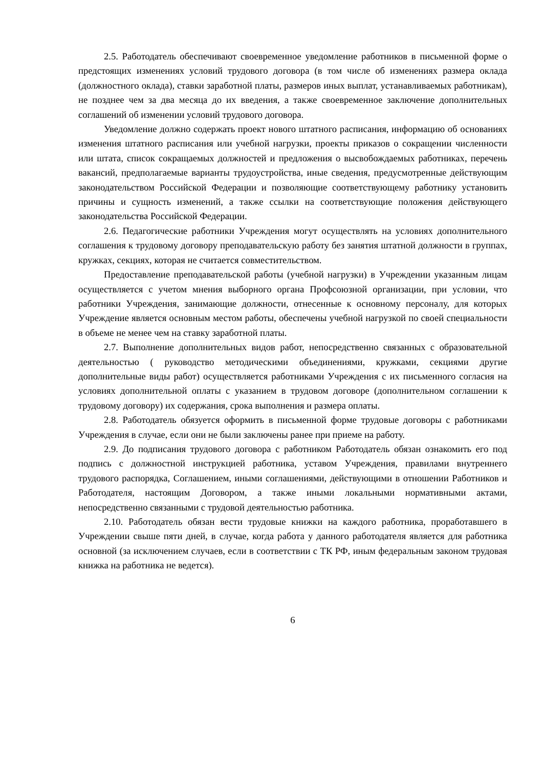2.5. Работодатель обеспечивают своевременное уведомление работников в письменной форме о предстоящих изменениях условий трудового договора (в том числе об изменениях размера оклада (должностного оклада), ставки заработной платы, размеров иных выплат, устанавливаемых работникам), не позднее чем за два месяца до их введения, а также своевременное заключение дополнительных соглашений об изменении условий трудового договора.
Уведомление должно содержать проект нового штатного расписания, информацию об основаниях изменения штатного расписания или учебной нагрузки, проекты приказов о сокращении численности или штата, список сокращаемых должностей и предложения о высвобождаемых работниках, перечень вакансий, предполагаемые варианты трудоустройства, иные сведения, предусмотренные действующим законодательством Российской Федерации и позволяющие соответствующему работнику установить причины и сущность изменений, а также ссылки на соответствующие положения действующего законодательства Российской Федерации.
2.6. Педагогические работники Учреждения могут осуществлять на условиях дополнительного соглашения к трудовому договору преподавательскую работу без занятия штатной должности в группах, кружках, секциях, которая не считается совместительством.
Предоставление преподавательской работы (учебной нагрузки) в Учреждении указанным лицам осуществляется с учетом мнения выборного органа Профсоюзной организации, при условии, что работники Учреждения, занимающие должности, отнесенные к основному персоналу, для которых Учреждение является основным местом работы, обеспечены учебной нагрузкой по своей специальности в объеме не менее чем на ставку заработной платы.
2.7. Выполнение дополнительных видов работ, непосредственно связанных с образовательной деятельностью ( руководство методическими объединениями, кружками, секциями другие дополнительные виды работ) осуществляется работниками Учреждения с их письменного согласия на условиях дополнительной оплаты с указанием в трудовом договоре (дополнительном соглашении к трудовому договору) их содержания, срока выполнения и размера оплаты.
2.8. Работодатель обязуется оформить в письменной форме трудовые договоры с работниками Учреждения в случае, если они не были заключены ранее при приеме на работу.
2.9. До подписания трудового договора с работником Работодатель обязан ознакомить его под подпись с должностной инструкцией работника, уставом Учреждения, правилами внутреннего трудового распорядка, Соглашением, иными соглашениями, действующими в отношении Работников и Работодателя, настоящим Договором, а также иными локальными нормативными актами, непосредственно связанными с трудовой деятельностью работника.
2.10. Работодатель обязан вести трудовые книжки на каждого работника, проработавшего в Учреждении свыше пяти дней, в случае, когда работа у данного работодателя является для работника основной (за исключением случаев, если в соответствии с ТК РФ, иным федеральным законом трудовая книжка на работника не ведется).
6